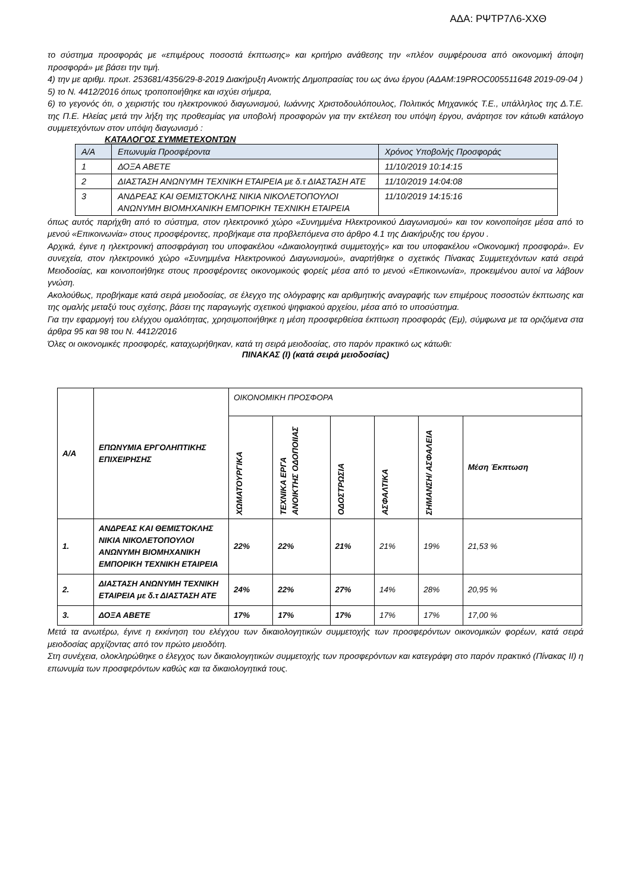ΑΔΑ: ΡΨΤΡ7Λ6-ΧΧΘ
το σύστημα προσφοράς με «επιμέρους ποσοστά έκπτωσης» και κριτήριο ανάθεσης την «πλέον συμφέρουσα από οικονομική άποψη προσφορά» με βάσει την τιμή.
4) την με αριθμ. πρωτ. 253681/4356/29-8-2019 Διακήρυξη Ανοικτής Δημοπρασίας του ως άνω έργου (ΑΔΑΜ:19PROC005511648 2019-09-04 )
5) το Ν. 4412/2016 όπως τροποποιήθηκε και ισχύει σήμερα,
6) το γεγονός ότι, ο χειριστής του ηλεκτρονικού διαγωνισμού, Ιωάννης Χριστοδουλόπουλος, Πολιτικός Μηχανικός Τ.Ε., υπάλληλος της Δ.Τ.Ε. της Π.Ε. Ηλείας μετά την λήξη της προθεσμίας για υποβολή προσφορών για την εκτέλεση του υπόψη έργου, ανάρτησε τον κάτωθι κατάλογο συμμετεχόντων στον υπόψη διαγωνισμό :
ΚΑΤΑΛΟΓΟΣ ΣΥΜΜΕΤΕΧΟΝΤΩΝ
| Α/Α | Επωνυμία Προσφέροντα | Χρόνος Υποβολής Προσφοράς |
| --- | --- | --- |
| 1 | ΔΟΞΑ ΑΒΕΤΕ | 11/10/2019 10:14:15 |
| 2 | ΔΙΑΣΤΑΣΗ ΑΝΩΝΥΜΗ ΤΕΧΝΙΚΗ ΕΤΑΙΡΕΙΑ με δ.τ ΔΙΑΣΤΑΣΗ ΑΤΕ | 11/10/2019 14:04:08 |
| 3 | ΑΝΔΡΕΑΣ ΚΑΙ ΘΕΜΙΣΤΟΚΛΗΣ ΝΙΚΙΑ ΝΙΚΟΛΕΤΟΠΟΥΛΟΙ ΑΝΩΝΥΜΗ ΒΙΟΜΗΧΑΝΙΚΗ ΕΜΠΟΡΙΚΗ ΤΕΧΝΙΚΗ ΕΤΑΙΡΕΙΑ | 11/10/2019 14:15:16 |
όπως αυτός παρήχθη από το σύστημα, στον ηλεκτρονικό χώρο «Συνημμένα Ηλεκτρονικού Διαγωνισμού» και τον κοινοποίησε μέσα από το μενού «Επικοινωνία» στους προσφέροντες, προβήκαμε στα προβλεπόμενα στο άρθρο 4.1 της Διακήρυξης του έργου .
Αρχικά, έγινε η ηλεκτρονική αποσφράγιση του υποφακέλου «Δικαιολογητικά συμμετοχής» και του υποφακέλου «Οικονομική προσφορά». Εν συνεχεία, στον ηλεκτρονικό χώρο «Συνημμένα Ηλεκτρονικού Διαγωνισμού», αναρτήθηκε ο σχετικός Πίνακας Συμμετεχόντων κατά σειρά Μειοδοσίας, και κοινοποιήθηκε στους προσφέροντες οικονομικούς φορείς μέσα από το μενού «Επικοινωνία», προκειμένου αυτοί να λάβουν γνώση.
Ακολούθως, προβήκαμε κατά σειρά μειοδοσίας, σε έλεγχο της ολόγραφης και αριθμητικής αναγραφής των επιμέρους ποσοστών έκπτωσης και της ομαλής μεταξύ τους σχέσης, βάσει της παραγωγής σχετικού ψηφιακού αρχείου, μέσα από το υποσύστημα.
Για την εφαρμογή του ελέγχου ομαλότητας, χρησιμοποιήθηκε η μέση προσφερθείσα έκπτωση προσφοράς (Εμ), σύμφωνα με τα οριζόμενα στα άρθρα 95 και 98 του Ν. 4412/2016
Όλες οι οικονομικές προσφορές, καταχωρήθηκαν, κατά τη σειρά μειοδοσίας, στο παρόν πρακτικό ως κάτωθι:
ΠΙΝΑΚΑΣ (Ι) (κατά σειρά μειοδοσίας)
| Α/Α | ΕΠΩΝΥΜΙΑ ΕΡΓΟΛΗΠΤΙΚΗΣ ΕΠΙΧΕΙΡΗΣΗΣ | ΟΙΚΟΝΟΜΙΚΗ ΠΡΟΣΦΟΡΑ | | | | | |
| | | ΧΩΜΑΤΟΥΡΓΙΚΑ | ΤΕΧΝΙΚΑ ΕΡΓΑ ΑΝΟΙΚΤΗΣ ΟΔΟΠΟΙΙΑΣ | ΟΔΟΣΤΡΩΣΙΑ | ΑΣΦΑΛΤΙΚΑ | ΣΗΜΑΝΣΗ/ ΑΣΦΑΛΕΙΑ | Μέση Έκπτωση |
| 1. | ΑΝΔΡΕΑΣ ΚΑΙ ΘΕΜΙΣΤΟΚΛΗΣ ΝΙΚΙΑ ΝΙΚΟΛΕΤΟΠΟΥΛΟΙ ΑΝΩΝΥΜΗ ΒΙΟΜΗΧΑΝΙΚΗ ΕΜΠΟΡΙΚΗ ΤΕΧΝΙΚΗ ΕΤΑΙΡΕΙΑ | 22% | 22% | 21% | 21% | 19% | 21,53 % |
| 2. | ΔΙΑΣΤΑΣΗ ΑΝΩΝΥΜΗ ΤΕΧΝΙΚΗ ΕΤΑΙΡΕΙΑ με δ.τ ΔΙΑΣΤΑΣΗ ΑΤΕ | 24% | 22% | 27% | 14% | 28% | 20,95 % |
| 3. | ΔΟΞΑ ΑΒΕΤΕ | 17% | 17% | 17% | 17% | 17% | 17,00 % |
Μετά τα ανωτέρω, έγινε η εκκίνηση του ελέγχου των δικαιολογητικών συμμετοχής των προσφερόντων οικονομικών φορέων, κατά σειρά μειοδοσίας αρχίζοντας από τον πρώτο μειοδότη.
Στη συνέχεια, ολοκληρώθηκε ο έλεγχος των δικαιολογητικών συμμετοχής των προσφερόντων και κατεγράφη στο παρόν πρακτικό (Πίνακας ΙΙ) η επωνυμία των προσφερόντων καθώς και τα δικαιολογητικά τους.